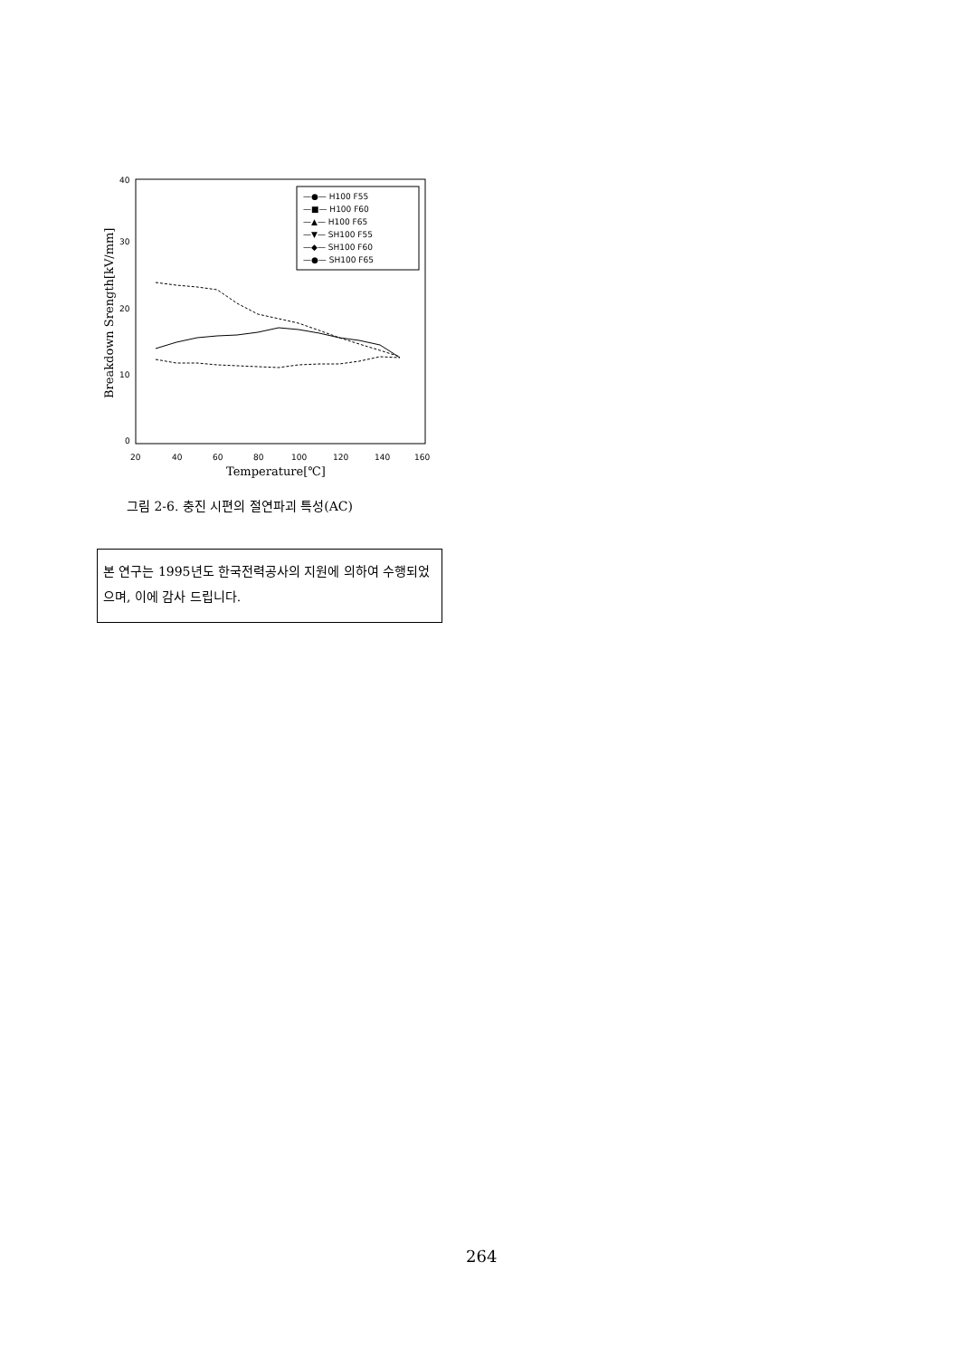40
30
20
10
0
20
40
60
80
100
120
140
160
Temperature[℃]
Breakdown Srength[kV/mm]
—●— H100 F55
—■— H100 F60
—▲— H100 F65
—▼— SH100 F55
—◆— SH100 F60
—●— SH100 F65
그림 2-6. 충진 시편의 절연파괴 특성(AC)
본 연구는 1995년도 한국전력공사의 지원에 의하여 수행되었으며, 이에 감사 드립니다.
264